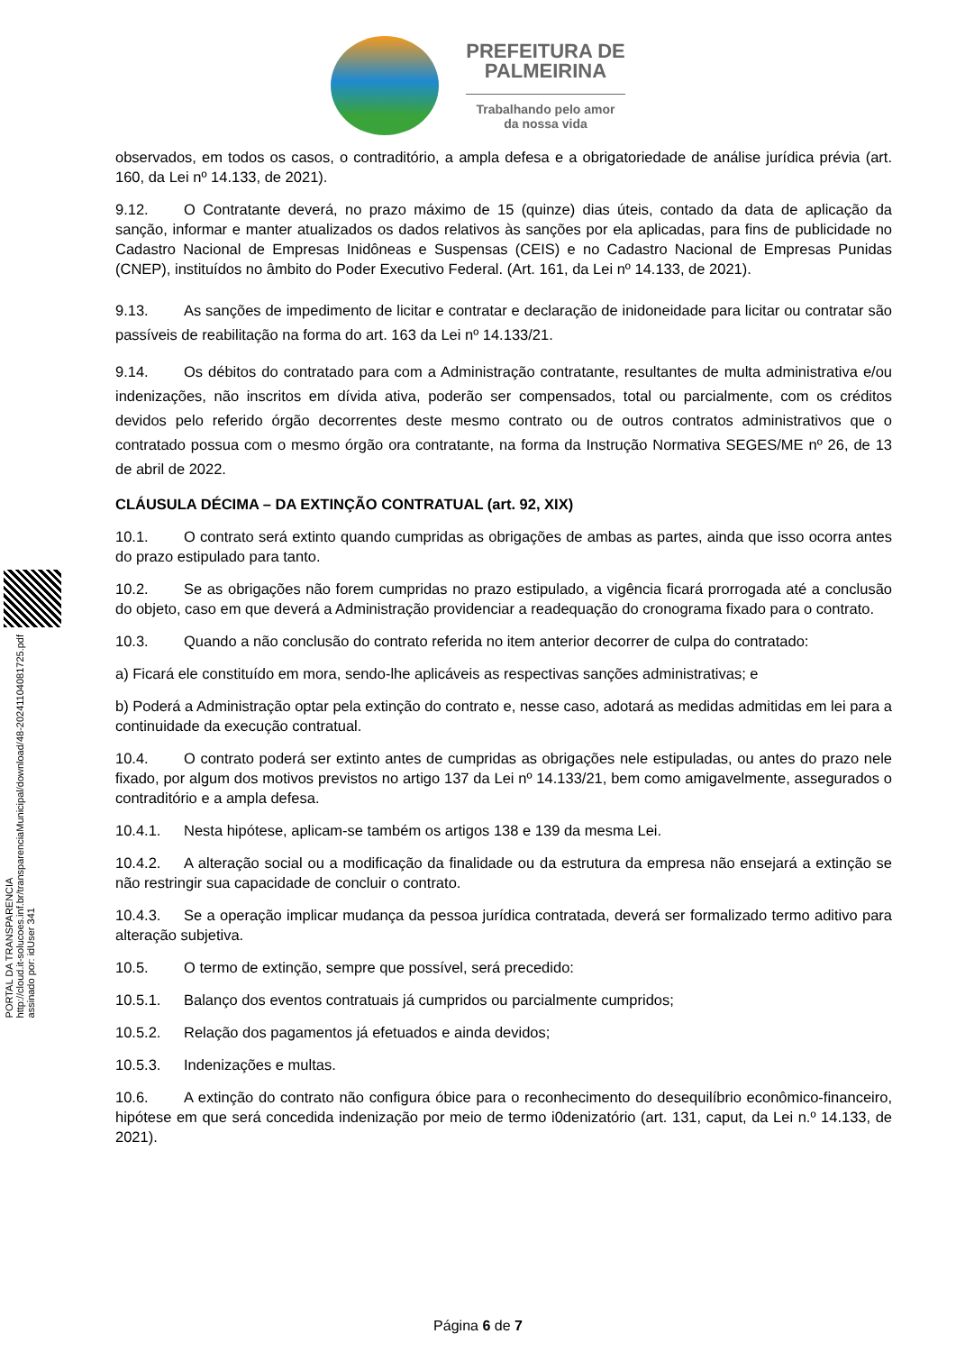PREFEITURA DE
PALMEIRINA
Trabalhando pelo amor
da nossa vida
observados, em todos os casos, o contraditório, a ampla defesa e a obrigatoriedade de análise jurídica prévia (art. 160, da Lei nº 14.133, de 2021).
9.12. O Contratante deverá, no prazo máximo de 15 (quinze) dias úteis, contado da data de aplicação da sanção, informar e manter atualizados os dados relativos às sanções por ela aplicadas, para fins de publicidade no Cadastro Nacional de Empresas Inidôneas e Suspensas (CEIS) e no Cadastro Nacional de Empresas Punidas (CNEP), instituídos no âmbito do Poder Executivo Federal. (Art. 161, da Lei nº 14.133, de 2021).
9.13. As sanções de impedimento de licitar e contratar e declaração de inidoneidade para licitar ou contratar são passíveis de reabilitação na forma do art. 163 da Lei nº 14.133/21.
9.14. Os débitos do contratado para com a Administração contratante, resultantes de multa administrativa e/ou indenizações, não inscritos em dívida ativa, poderão ser compensados, total ou parcialmente, com os créditos devidos pelo referido órgão decorrentes deste mesmo contrato ou de outros contratos administrativos que o contratado possua com o mesmo órgão ora contratante, na forma da Instrução Normativa SEGES/ME nº 26, de 13 de abril de 2022.
CLÁUSULA DÉCIMA – DA EXTINÇÃO CONTRATUAL (art. 92, XIX)
10.1. O contrato será extinto quando cumpridas as obrigações de ambas as partes, ainda que isso ocorra antes do prazo estipulado para tanto.
10.2. Se as obrigações não forem cumpridas no prazo estipulado, a vigência ficará prorrogada até a conclusão do objeto, caso em que deverá a Administração providenciar a readequação do cronograma fixado para o contrato.
10.3. Quando a não conclusão do contrato referida no item anterior decorrer de culpa do contratado:
a) Ficará ele constituído em mora, sendo-lhe aplicáveis as respectivas sanções administrativas; e
b) Poderá a Administração optar pela extinção do contrato e, nesse caso, adotará as medidas admitidas em lei para a continuidade da execução contratual.
10.4. O contrato poderá ser extinto antes de cumpridas as obrigações nele estipuladas, ou antes do prazo nele fixado, por algum dos motivos previstos no artigo 137 da Lei nº 14.133/21, bem como amigavelmente, assegurados o contraditório e a ampla defesa.
10.4.1. Nesta hipótese, aplicam-se também os artigos 138 e 139 da mesma Lei.
10.4.2. A alteração social ou a modificação da finalidade ou da estrutura da empresa não ensejará a extinção se não restringir sua capacidade de concluir o contrato.
10.4.3. Se a operação implicar mudança da pessoa jurídica contratada, deverá ser formalizado termo aditivo para alteração subjetiva.
10.5. O termo de extinção, sempre que possível, será precedido:
10.5.1. Balanço dos eventos contratuais já cumpridos ou parcialmente cumpridos;
10.5.2. Relação dos pagamentos já efetuados e ainda devidos;
10.5.3. Indenizações e multas.
10.6. A extinção do contrato não configura óbice para o reconhecimento do desequilíbrio econômico-financeiro, hipótese em que será concedida indenização por meio de termo i0denizatório (art. 131, caput, da Lei n.º 14.133, de 2021).
PORTAL DA TRANSPARENCIA
http://cloud.it-solucoes.inf.br/transparenciaMunicipal/download/48-20241104081725.pdf
assinado por: idUser 341
Página 6 de 7